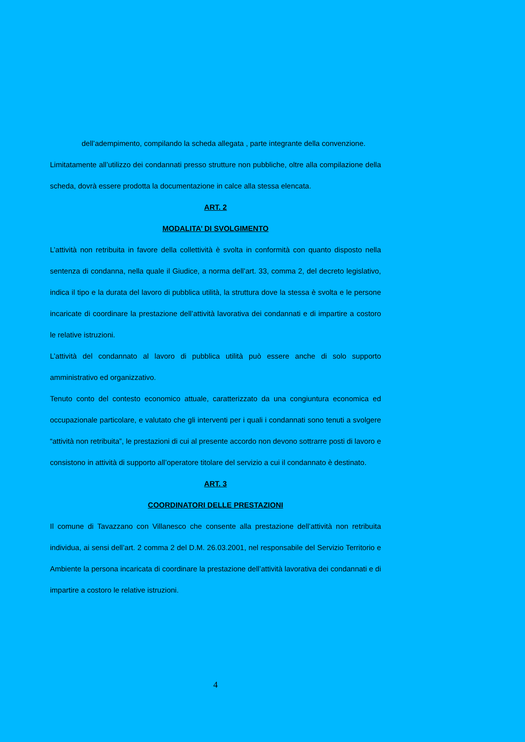dell’adempimento, compilando la scheda allegata , parte integrante della convenzione.
Limitatamente all’utilizzo dei condannati presso strutture non pubbliche, oltre alla compilazione della scheda, dovrà essere prodotta la documentazione in calce alla stessa elencata.
ART. 2
MODALITA’ DI SVOLGIMENTO
L’attività non retribuita in favore della collettività è svolta in conformità con quanto disposto nella sentenza di condanna, nella quale il Giudice, a norma dell’art. 33, comma 2, del decreto legislativo, indica il tipo e la durata del lavoro di pubblica utilità, la struttura dove la stessa è svolta e le persone incaricate di coordinare la prestazione dell’attività lavorativa dei condannati e di impartire a costoro le relative istruzioni.
L’attività del condannato al lavoro di pubblica utilità può essere anche di solo supporto amministrativo ed organizzativo.
Tenuto conto del contesto economico attuale, caratterizzato da una congiuntura economica ed occupazionale particolare, e valutato che gli interventi per i quali i condannati sono tenuti a svolgere “attività non retribuita”, le prestazioni di cui al presente accordo non devono sottrarre posti di lavoro e consistono in attività di supporto all’operatore titolare del servizio a cui il condannato è destinato.
ART. 3
COORDINATORI DELLE PRESTAZIONI
Il comune di Tavazzano con Villanesco che consente alla prestazione dell’attività non retribuita individua, ai sensi dell’art. 2 comma 2 del D.M. 26.03.2001, nel responsabile del Servizio Territorio e Ambiente la persona incaricata di coordinare la prestazione dell’attività lavorativa dei condannati e di impartire a costoro le relative istruzioni.
4